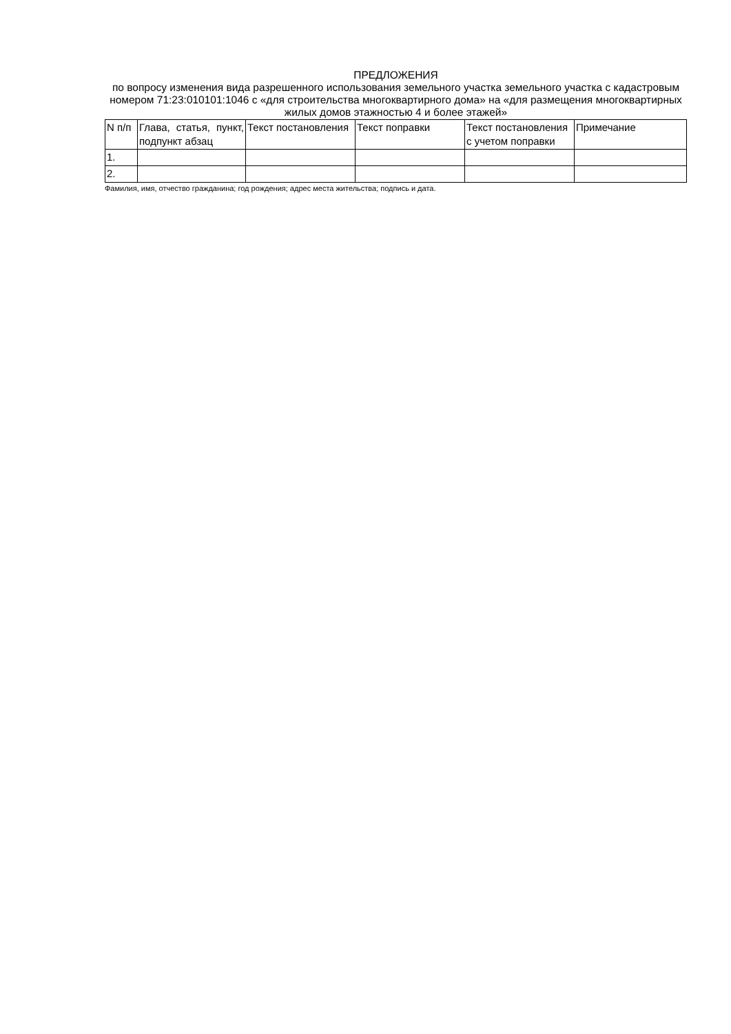ПРЕДЛОЖЕНИЯ
по вопросу изменения вида разрешенного использования земельного участка земельного участка с кадастровым номером 71:23:010101:1046 с «для строительства многоквартирного дома» на «для размещения многоквартирных жилых домов этажностью 4 и более этажей»
| N п/п | Глава, статья, пункт, подпункт абзац | Текст постановления | Текст поправки | Текст постановления с учетом поправки | Примечание |
| --- | --- | --- | --- | --- | --- |
| 1. | | | | | |
| 2. | | | | | |
Фамилия, имя, отчество гражданина; год рождения; адрес места жительства; подпись и дата.